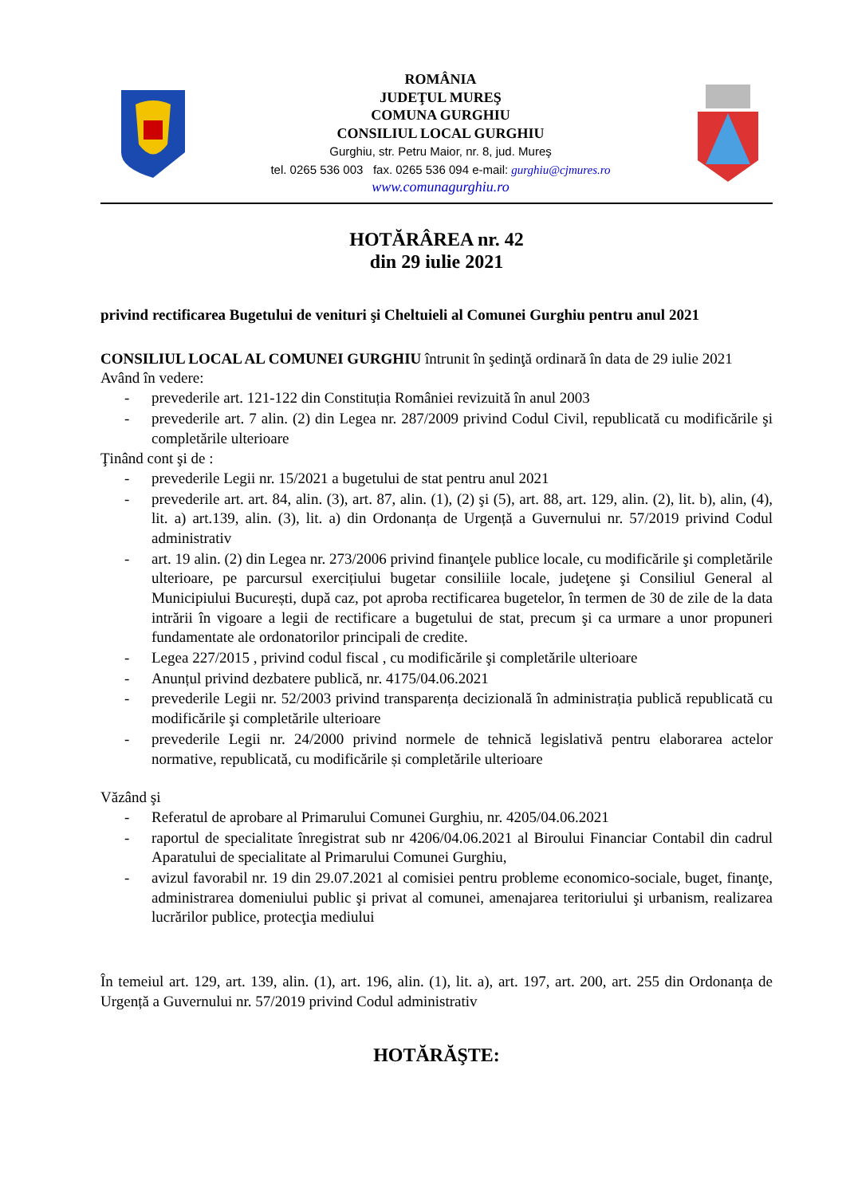ROMÂNIA
JUDEŢUL MUREŞ
COMUNA GURGHIU
CONSILIUL LOCAL GURGHIU
Gurghiu, str. Petru Maior, nr. 8, jud. Mureş
tel. 0265 536 003 fax. 0265 536 094 e-mail: gurghiu@cjmures.ro
www.comunagurghiu.ro
HOTĂRÂREA nr. 42
din 29 iulie 2021
privind rectificarea Bugetului de venituri şi Cheltuieli al Comunei Gurghiu pentru anul 2021
CONSILIUL LOCAL AL COMUNEI GURGHIU întrunit în şedinţă ordinară în data de 29 iulie 2021
Având în vedere:
- prevederile art. 121-122 din Constituția României revizuită în anul 2003
- prevederile art. 7 alin. (2) din Legea nr. 287/2009 privind Codul Civil, republicată cu modificările şi completările ulterioare
Ţinând cont şi de :
- prevederile Legii nr. 15/2021 a bugetului de stat pentru anul 2021
- prevederile art. art. 84, alin. (3), art. 87, alin. (1), (2) şi (5), art. 88, art. 129, alin. (2), lit. b), alin, (4), lit. a) art.139, alin. (3), lit. a) din Ordonanța de Urgență a Guvernului nr. 57/2019 privind Codul administrativ
- art. 19 alin. (2) din Legea nr. 273/2006 privind finanţele publice locale, cu modificările şi completările ulterioare, pe parcursul exercițiului bugetar consiliile locale, judeţene şi Consiliul General al Municipiului București, după caz, pot aproba rectificarea bugetelor, în termen de 30 de zile de la data intrării în vigoare a legii de rectificare a bugetului de stat, precum şi ca urmare a unor propuneri fundamentate ale ordonatorilor principali de credite.
- Legea 227/2015 , privind codul fiscal , cu modificările şi completările ulterioare
- Anunțul privind dezbatere publică, nr. 4175/04.06.2021
- prevederile Legii nr. 52/2003 privind transparența decizională în administrația publică republicată cu modificările şi completările ulterioare
- prevederile Legii nr. 24/2000 privind normele de tehnică legislativă pentru elaborarea actelor normative, republicată, cu modificările și completările ulterioare
Văzând şi
- Referatul de aprobare al Primarului Comunei Gurghiu, nr. 4205/04.06.2021
- raportul de specialitate înregistrat sub nr 4206/04.06.2021 al Biroului Financiar Contabil din cadrul Aparatului de specialitate al Primarului Comunei Gurghiu,
- avizul favorabil nr. 19 din 29.07.2021 al comisiei pentru probleme economico-sociale, buget, finanţe, administrarea domeniului public şi privat al comunei, amenajarea teritoriului şi urbanism, realizarea lucrărilor publice, protecţia mediului
În temeiul art. 129, art. 139, alin. (1), art. 196, alin. (1), lit. a), art. 197, art. 200, art. 255 din Ordonanța de Urgență a Guvernului nr. 57/2019 privind Codul administrativ
HOTĂRĂŞTE: